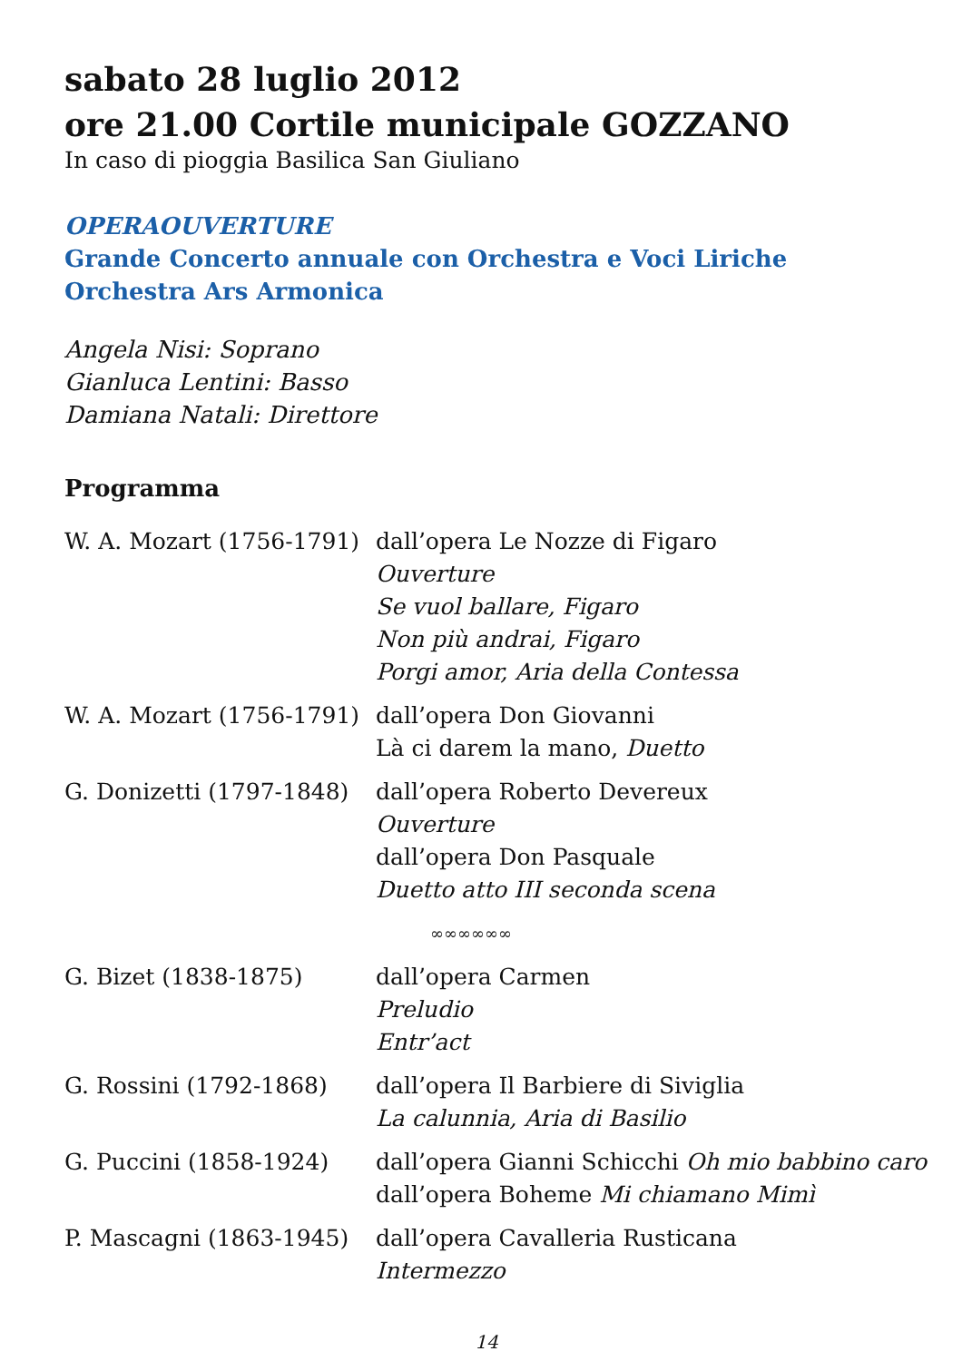sabato 28 luglio 2012
ore 21.00 Cortile municipale GOZZANO
In caso di pioggia Basilica San Giuliano
OPERAOUVERTURE
Grande Concerto annuale con Orchestra e Voci Liriche
Orchestra Ars Armonica
Angela Nisi: Soprano
Gianluca Lentini: Basso
Damiana Natali: Direttore
Programma
| W. A. Mozart (1756-1791) | dall’opera Le Nozze di Figaro Ouverture Se vuol ballare, Figaro Non più andrai, Figaro Porgi amor, Aria della Contessa |
| W. A. Mozart (1756-1791) | dall’opera Don Giovanni Là ci darem la mano, Duetto |
| G. Donizetti (1797-1848) | dall’opera Roberto Devereux Ouverture dall’opera Don Pasquale Duetto atto III seconda scena |
| | ∞∞∞∞∞∞ |
| G. Bizet (1838-1875) | dall’opera Carmen Preludio Entr’act |
| G. Rossini (1792-1868) | dall’opera Il Barbiere di Siviglia La calunnia, Aria di Basilio |
| G. Puccini (1858-1924) | dall’opera Gianni Schicchi Oh mio babbino caro dall’opera Boheme Mi chiamano Mimì |
| P. Mascagni (1863-1945) | dall’opera Cavalleria Rusticana Intermezzo |
14